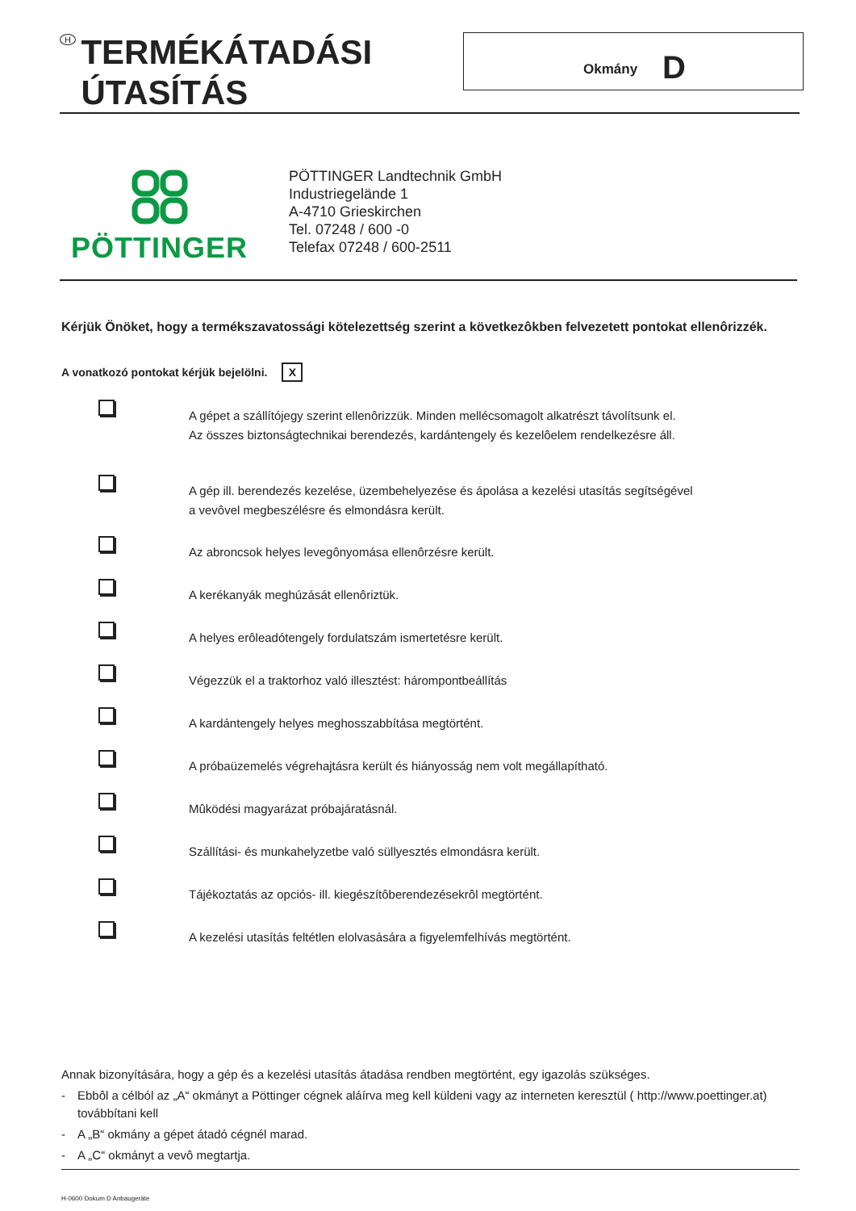H
TERMÉKÁTADÁSI
ÚTASÍTÁS
Okmány D
PÖTTINGER
PÖTTINGER Landtechnik GmbH
Industriegelände 1
A-4710 Grieskirchen
Tel. 07248 / 600 -0
Telefax 07248 / 600-2511
Kérjük Önöket, hogy a termékszavatossági kötelezettség szerint a következôkben felvezetett pontokat ellenôrizzék.
A vonatkozó pontokat kérjük bejelölni. X
A gépet a szállítójegy szerint ellenôrizzük. Minden mellécsomagolt alkatrészt távolítsunk el.
Az összes biztonságtechnikai berendezés, kardántengely és kezelôelem rendelkezésre áll.
A gép ill. berendezés kezelése, üzembehelyezése és ápolása a kezelési utasítás segítségével
a vevôvel megbeszélésre és elmondásra került.
Az abroncsok helyes levegônyomása ellenôrzésre került.
A kerékanyák meghúzását ellenôriztük.
A helyes erôleadótengely fordulatszám ismertetésre került.
Végezzük el a traktorhoz való illesztést: hárompontbeállítás
A kardántengely helyes meghosszabbítása megtörtént.
A próbaüzemelés végrehajtásra került és hiányosság nem volt megállapítható.
Mûködési magyarázat próbajáratásnál.
Szállítási- és munkahelyzetbe való süllyesztés elmondásra került.
Tájékoztatás az opciós- ill. kiegészítôberendezésekrôl megtörtént.
A kezelési utasítás feltétlen elolvasására a figyelemfelhívás megtörtént.
Annak bizonyítására, hogy a gép és a kezelési utasítás átadása rendben megtörtént, egy igazolás szükséges.
- Ebbôl a célból az „A“ okmányt a Pöttinger cégnek aláírva meg kell küldeni vagy az interneten keresztül ( http://www.poettinger.at) továbbítani kell
- A „B“ okmány a gépet átadó cégnél marad.
- A „C“ okmányt a vevô megtartja.
H-0600 Dokum D Anbaugeräte